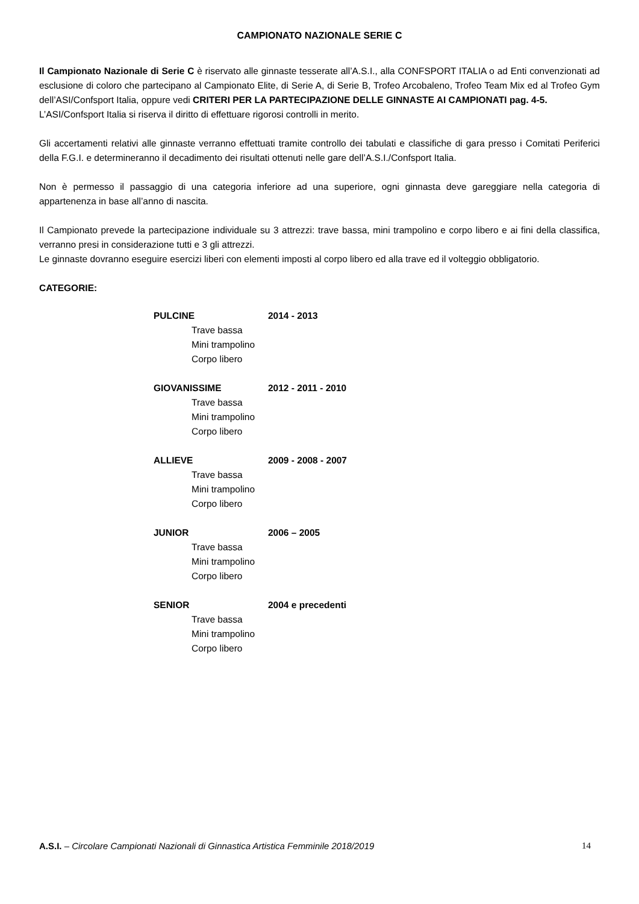CAMPIONATO NAZIONALE SERIE C
Il Campionato Nazionale di Serie C è riservato alle ginnaste tesserate all’A.S.I., alla CONFSPORT ITALIA o ad Enti convenzionati ad esclusione di coloro che partecipano al Campionato Elite, di Serie A, di Serie B, Trofeo Arcobaleno, Trofeo Team Mix ed al Trofeo Gym dell’ASI/Confsport Italia, oppure vedi CRITERI PER LA PARTECIPAZIONE DELLE GINNASTE AI CAMPIONATI pag. 4-5.
L’ASI/Confsport Italia si riserva il diritto di effettuare rigorosi controlli in merito.
Gli accertamenti relativi alle ginnaste verranno effettuati tramite controllo dei tabulati e classifiche di gara presso i Comitati Periferici della F.G.I. e determineranno il decadimento dei risultati ottenuti nelle gare dell’A.S.I./Confsport Italia.
Non è permesso il passaggio di una categoria inferiore ad una superiore, ogni ginnasta deve gareggiare nella categoria di appartenenza in base all’anno di nascita.
Il Campionato prevede la partecipazione individuale su 3 attrezzi: trave bassa, mini trampolino e corpo libero e ai fini della classifica, verranno presi in considerazione tutti e 3 gli attrezzi.
Le ginnaste dovranno eseguire esercizi liberi con elementi imposti al corpo libero ed alla trave ed il volteggio obbligatorio.
CATEGORIE:
PULCINE 2014 - 2013
Trave bassa
Mini trampolino
Corpo libero
GIOVANISSIME 2012 - 2011 - 2010
Trave bassa
Mini trampolino
Corpo libero
ALLIEVE 2009 - 2008 - 2007
Trave bassa
Mini trampolino
Corpo libero
JUNIOR 2006 – 2005
Trave bassa
Mini trampolino
Corpo libero
SENIOR 2004 e precedenti
Trave bassa
Mini trampolino
Corpo libero
A.S.I. – Circolare Campionati Nazionali di Ginnastica Artistica Femminile 2018/2019 14